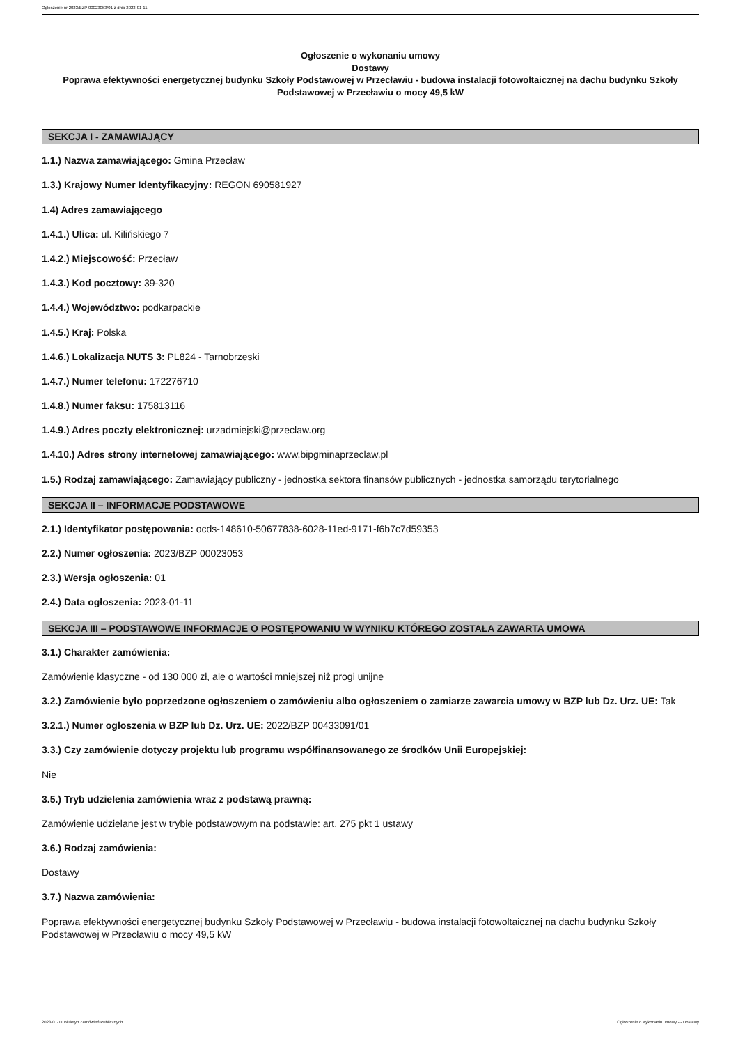Ogłoszenie nr 2023/BZP 00023053/01 z dnia 2023-01-11
Ogłoszenie o wykonaniu umowy
Dostawy
Poprawa efektywności energetycznej budynku Szkoły Podstawowej w Przecławiu - budowa instalacji fotowoltaicznej na dachu budynku Szkoły Podstawowej w Przecławiu o mocy 49,5 kW
SEKCJA I - ZAMAWIAJĄCY
1.1.) Nazwa zamawiającego: Gmina Przecław
1.3.) Krajowy Numer Identyfikacyjny: REGON 690581927
1.4) Adres zamawiającego
1.4.1.) Ulica: ul. Kilińskiego 7
1.4.2.) Miejscowość: Przecław
1.4.3.) Kod pocztowy: 39-320
1.4.4.) Województwo: podkarpackie
1.4.5.) Kraj: Polska
1.4.6.) Lokalizacja NUTS 3: PL824 - Tarnobrzeski
1.4.7.) Numer telefonu: 172276710
1.4.8.) Numer faksu: 175813116
1.4.9.) Adres poczty elektronicznej: urzadmiejski@przeclaw.org
1.4.10.) Adres strony internetowej zamawiającego: www.bipgminaprzeclaw.pl
1.5.) Rodzaj zamawiającego: Zamawiający publiczny - jednostka sektora finansów publicznych - jednostka samorządu terytorialnego
SEKCJA II – INFORMACJE PODSTAWOWE
2.1.) Identyfikator postępowania: ocds-148610-50677838-6028-11ed-9171-f6b7c7d59353
2.2.) Numer ogłoszenia: 2023/BZP 00023053
2.3.) Wersja ogłoszenia: 01
2.4.) Data ogłoszenia: 2023-01-11
SEKCJA III – PODSTAWOWE INFORMACJE O POSTĘPOWANIU W WYNIKU KTÓREGO ZOSTAŁA ZAWARTA UMOWA
3.1.) Charakter zamówienia:
Zamówienie klasyczne - od 130 000 zł, ale o wartości mniejszej niż progi unijne
3.2.) Zamówienie było poprzedzone ogłoszeniem o zamówieniu albo ogłoszeniem o zamiarze zawarcia umowy w BZP lub Dz. Urz. UE: Tak
3.2.1.) Numer ogłoszenia w BZP lub Dz. Urz. UE: 2022/BZP 00433091/01
3.3.) Czy zamówienie dotyczy projektu lub programu współfinansowanego ze środków Unii Europejskiej:
Nie
3.5.) Tryb udzielenia zamówienia wraz z podstawą prawną:
Zamówienie udzielane jest w trybie podstawowym na podstawie: art. 275 pkt 1 ustawy
3.6.) Rodzaj zamówienia:
Dostawy
3.7.) Nazwa zamówienia:
Poprawa efektywności energetycznej budynku Szkoły Podstawowej w Przecławiu - budowa instalacji fotowoltaicznej na dachu budynku Szkoły Podstawowej w Przecławiu o mocy 49,5 kW
2023-01-11 Biuletyn Zamówień Publicznych Ogłoszenie o wykonaniu umowy - - Dostawy